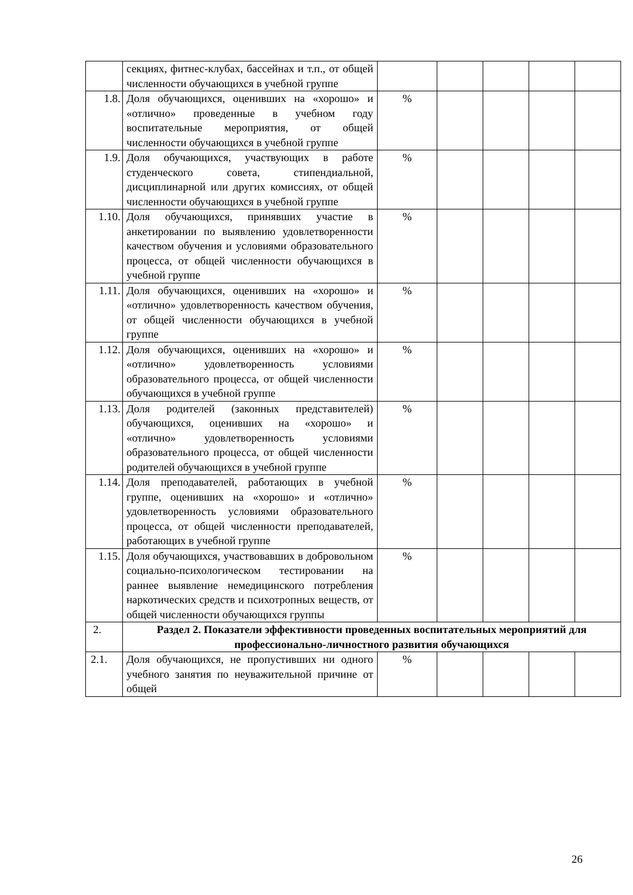| | секциях, фитнес-клубах, бассейнах и т.п., от общей численности обучающихся в учебной группе | | | | | |
| 1.8. | Доля обучающихся, оценивших на «хорошо» и «отлично» проведенные в учебном году воспитательные мероприятия, от общей численности обучающихся в учебной группе | % | | | | |
| 1.9. | Доля обучающихся, участвующих в работе студенческого совета, стипендиальной, дисциплинарной или других комиссиях, от общей численности обучающихся в учебной группе | % | | | | |
| 1.10. | Доля обучающихся, принявших участие в анкетировании по выявлению удовлетворенности качеством обучения и условиями образовательного процесса, от общей численности обучающихся в учебной группе | % | | | | |
| 1.11. | Доля обучающихся, оценивших на «хорошо» и «отлично» удовлетворенность качеством обучения, от общей численности обучающихся в учебной группе | % | | | | |
| 1.12. | Доля обучающихся, оценивших на «хорошо» и «отлично» удовлетворенность условиями образовательного процесса, от общей численности обучающихся в учебной группе | % | | | | |
| 1.13. | Доля родителей (законных представителей) обучающихся, оценивших на «хорошо» и «отлично» удовлетворенность условиями образовательного процесса, от общей численности родителей обучающихся в учебной группе | % | | | | |
| 1.14. | Доля преподавателей, работающих в учебной группе, оценивших на «хорошо» и «отлично» удовлетворенность условиями образовательного процесса, от общей численности преподавателей, работающих в учебной группе | % | | | | |
| 1.15. | Доля обучающихся, участвовавших в добровольном социально-психологическом тестировании на раннее выявление немедицинского потребления наркотических средств и психотропных веществ, от общей численности обучающихся группы | % | | | | |
| 2. | Раздел 2. Показатели эффективности проведенных воспитательных мероприятий для профессионально-личностного развития обучающихся | | | | | |
| 2.1. | Доля обучающихся, не пропустивших ни одного учебного занятия по неуважительной причине от общей | % | | | | |
26